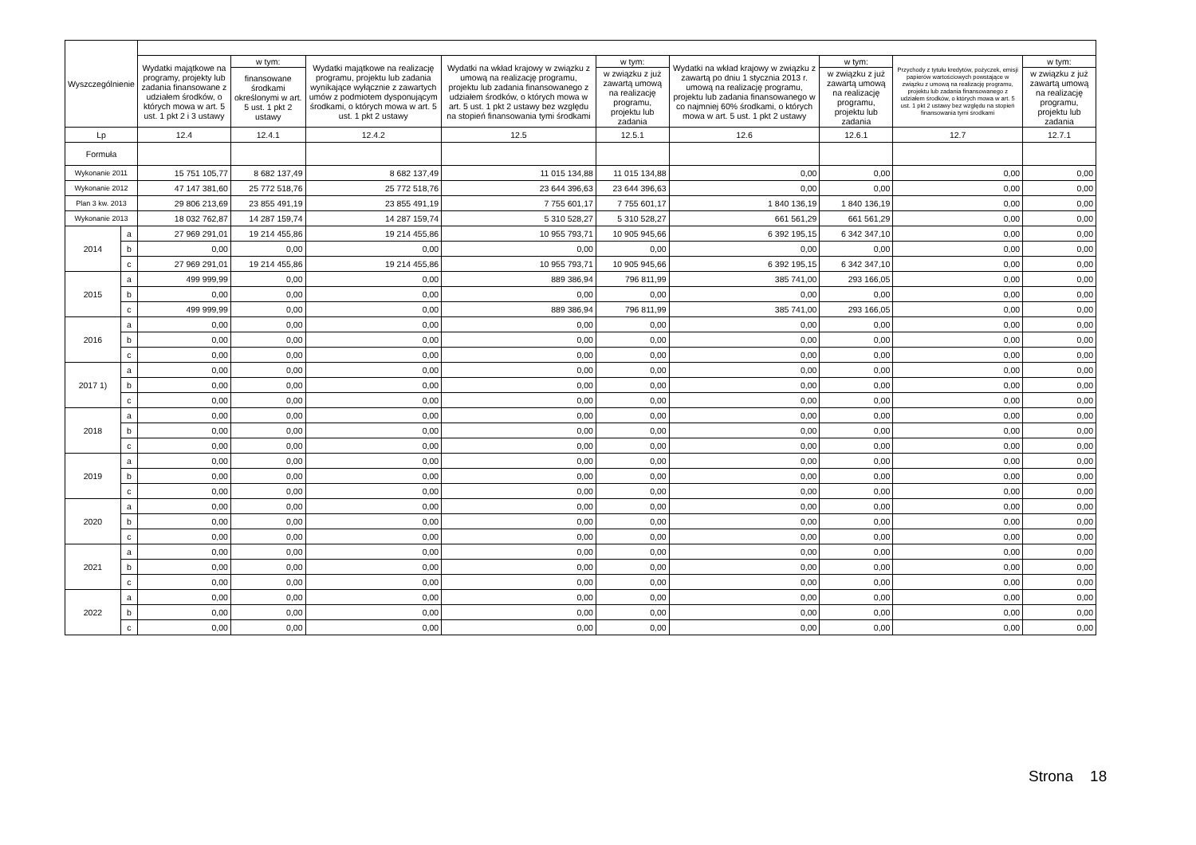| Wyszczególnienie | | | | | | | | | | |
| --- | --- | --- | --- | --- | --- | --- | --- | --- | --- | --- |
| | | Wydatki majątkowe na programy, projekty lub zadania finansowane z udziałem środków, o których mowa w art. 5 ust. 1 pkt 2 i 3 ustawy | w tym: | Wydatki majątkowe na realizację programu, projektu lub zadania wynikające wyłącznie z zawartych umów z podmiotem dysponującym środkami, o których mowa w art. 5 ust. 1 pkt 2 ustawy | Wydatki na wkład krajowy w związku z umową na realizację programu, projektu lub zadania finansowanego z udziałem środków, o których mowa w art. 5 ust. 1 pkt 2 ustawy bez względu na stopień finansowania tymi środkami | w tym: | Wydatki na wkład krajowy w związku z zawartą po dniu 1 stycznia 2013 r. umową na realizację programu, projektu lub zadania finansowanego w co najmniej 60% środkami, o których mowa w art. 5 ust. 1 pkt 2 ustawy | w tym: | Przychody z tytułu kredytów, pożyczek, emisji papierów wartościowych powstające w związku z umową na realizację programu, projektu lub zadania finansowanego z udziałem środków, o których mowa w art. 5 ust. 1 pkt 2 ustawy bez względu na stopień finansowania tymi środkami | w tym: |
| | | | finansowane środkami określonymi w art. 5 ust. 1 pkt 2 ustawy | | | w związku z już zawartą umową na realizację programu, projektu lub zadania | | w związku z już zawartą umową na realizację programu, projektu lub zadania | | w związku z już zawartą umową na realizację programu, projektu lub zadania |
| Lp | | 12.4 | 12.4.1 | 12.4.2 | 12.5 | 12.5.1 | 12.6 | 12.6.1 | 12.7 | 12.7.1 |
| Formuła | | | | | | | | | | |
| Wykonanie 2011 | | 15 751 105,77 | 8 682 137,49 | 8 682 137,49 | 11 015 134,88 | 11 015 134,88 | 0,00 | 0,00 | 0,00 | 0,00 |
| Wykonanie 2012 | | 47 147 381,60 | 25 772 518,76 | 25 772 518,76 | 23 644 396,63 | 23 644 396,63 | 0,00 | 0,00 | 0,00 | 0,00 |
| Plan 3 kw. 2013 | | 29 806 213,69 | 23 855 491,19 | 23 855 491,19 | 7 755 601,17 | 7 755 601,17 | 1 840 136,19 | 1 840 136,19 | 0,00 | 0,00 |
| Wykonanie 2013 | | 18 032 762,87 | 14 287 159,74 | 14 287 159,74 | 5 310 528,27 | 5 310 528,27 | 661 561,29 | 661 561,29 | 0,00 | 0,00 |
| 2014 | a | 27 969 291,01 | 19 214 455,86 | 19 214 455,86 | 10 955 793,71 | 10 905 945,66 | 6 392 195,15 | 6 342 347,10 | 0,00 | 0,00 |
| | b | 0,00 | 0,00 | 0,00 | 0,00 | 0,00 | 0,00 | 0,00 | 0,00 | 0,00 |
| | c | 27 969 291,01 | 19 214 455,86 | 19 214 455,86 | 10 955 793,71 | 10 905 945,66 | 6 392 195,15 | 6 342 347,10 | 0,00 | 0,00 |
| 2015 | a | 499 999,99 | 0,00 | 0,00 | 889 386,94 | 796 811,99 | 385 741,00 | 293 166,05 | 0,00 | 0,00 |
| | b | 0,00 | 0,00 | 0,00 | 0,00 | 0,00 | 0,00 | 0,00 | 0,00 | 0,00 |
| | c | 499 999,99 | 0,00 | 0,00 | 889 386,94 | 796 811,99 | 385 741,00 | 293 166,05 | 0,00 | 0,00 |
| 2016 | a | 0,00 | 0,00 | 0,00 | 0,00 | 0,00 | 0,00 | 0,00 | 0,00 | 0,00 |
| | b | 0,00 | 0,00 | 0,00 | 0,00 | 0,00 | 0,00 | 0,00 | 0,00 | 0,00 |
| | c | 0,00 | 0,00 | 0,00 | 0,00 | 0,00 | 0,00 | 0,00 | 0,00 | 0,00 |
| 2017 1) | a | 0,00 | 0,00 | 0,00 | 0,00 | 0,00 | 0,00 | 0,00 | 0,00 | 0,00 |
| | b | 0,00 | 0,00 | 0,00 | 0,00 | 0,00 | 0,00 | 0,00 | 0,00 | 0,00 |
| | c | 0,00 | 0,00 | 0,00 | 0,00 | 0,00 | 0,00 | 0,00 | 0,00 | 0,00 |
| 2018 | a | 0,00 | 0,00 | 0,00 | 0,00 | 0,00 | 0,00 | 0,00 | 0,00 | 0,00 |
| | b | 0,00 | 0,00 | 0,00 | 0,00 | 0,00 | 0,00 | 0,00 | 0,00 | 0,00 |
| | c | 0,00 | 0,00 | 0,00 | 0,00 | 0,00 | 0,00 | 0,00 | 0,00 | 0,00 |
| 2019 | a | 0,00 | 0,00 | 0,00 | 0,00 | 0,00 | 0,00 | 0,00 | 0,00 | 0,00 |
| | b | 0,00 | 0,00 | 0,00 | 0,00 | 0,00 | 0,00 | 0,00 | 0,00 | 0,00 |
| | c | 0,00 | 0,00 | 0,00 | 0,00 | 0,00 | 0,00 | 0,00 | 0,00 | 0,00 |
| 2020 | a | 0,00 | 0,00 | 0,00 | 0,00 | 0,00 | 0,00 | 0,00 | 0,00 | 0,00 |
| | b | 0,00 | 0,00 | 0,00 | 0,00 | 0,00 | 0,00 | 0,00 | 0,00 | 0,00 |
| | c | 0,00 | 0,00 | 0,00 | 0,00 | 0,00 | 0,00 | 0,00 | 0,00 | 0,00 |
| 2021 | a | 0,00 | 0,00 | 0,00 | 0,00 | 0,00 | 0,00 | 0,00 | 0,00 | 0,00 |
| | b | 0,00 | 0,00 | 0,00 | 0,00 | 0,00 | 0,00 | 0,00 | 0,00 | 0,00 |
| | c | 0,00 | 0,00 | 0,00 | 0,00 | 0,00 | 0,00 | 0,00 | 0,00 | 0,00 |
| 2022 | a | 0,00 | 0,00 | 0,00 | 0,00 | 0,00 | 0,00 | 0,00 | 0,00 | 0,00 |
| | b | 0,00 | 0,00 | 0,00 | 0,00 | 0,00 | 0,00 | 0,00 | 0,00 | 0,00 |
| | c | 0,00 | 0,00 | 0,00 | 0,00 | 0,00 | 0,00 | 0,00 | 0,00 | 0,00 |
Strona 18